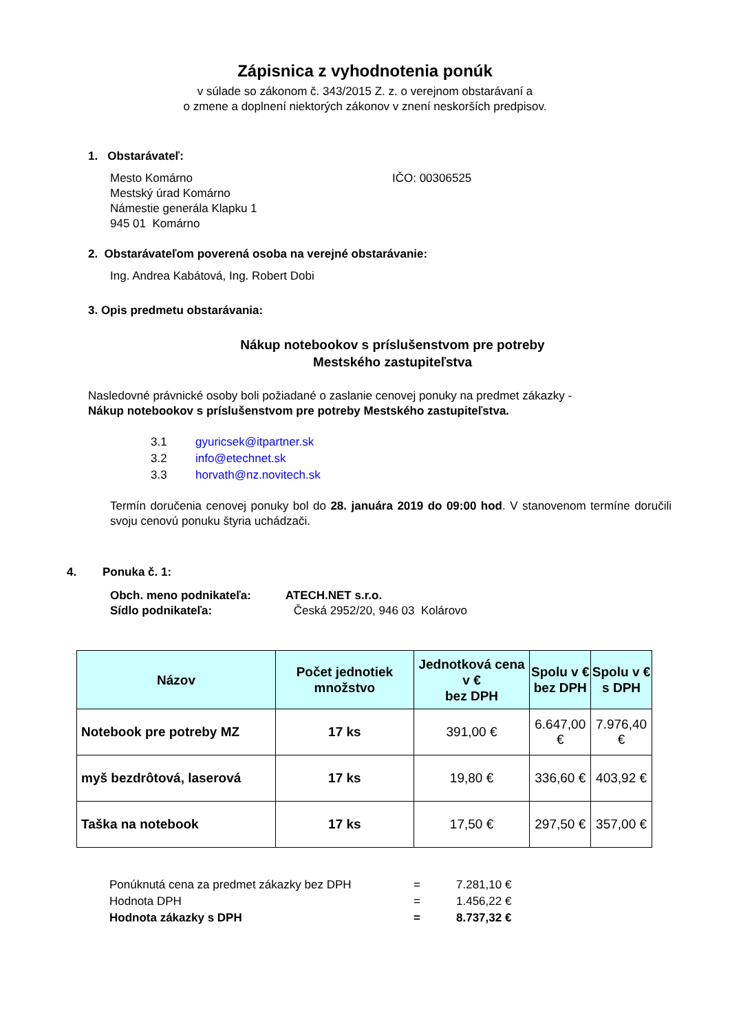Zápisnica z vyhodnotenia ponúk
v súlade so zákonom č. 343/2015 Z. z. o verejnom obstarávaní a
o zmene a doplnení niektorých zákonov v znení neskorších predpisov.
1. Obstarávateľ:
Mesto Komárno
Mestský úrad Komárno
Námestie generála Klapku 1
945 01 Komárno
IČO: 00306525
2. Obstarávateľom poverená osoba na verejné obstarávanie:
Ing. Andrea Kabátová, Ing. Robert Dobi
3. Opis predmetu obstarávania:
Nákup notebookov s príslušenstvom pre potreby
Mestského zastupiteľstva
Nasledovné právnické osoby boli požiadané o zaslanie cenovej ponuky na predmet zákazky -
Nákup notebookov s príslušenstvom pre potreby Mestského zastupiteľstva.
| 3.1 | gyuricsek@itpartner.sk |
| 3.2 | info@etechnet.sk |
| 3.3 | horvath@nz.novitech.sk |
Termín doručenia cenovej ponuky bol do 28. januára 2019 do 09:00 hod. V stanovenom termíne doručili svoju cenovú ponuku štyria uchádzači.
4. Ponuka č. 1:
Obch. meno podnikateľa: ATECH.NET s.r.o.
Sídlo podnikateľa: Česká 2952/20, 946 03 Kolárovo
| Názov | Počet jednotiek množstvo | Jednotková cena v € bez DPH | Spolu v € bez DPH | Spolu v € s DPH |
| --- | --- | --- | --- | --- |
| Notebook pre potreby MZ | 17 ks | 391,00 € | 6.647,00 € | 7.976,40 € |
| myš bezdrôtová, laserová | 17 ks | 19,80 € | 336,60 € | 403,92 € |
| Taška na notebook | 17 ks | 17,50 € | 297,50 € | 357,00 € |
| Ponúknutá cena za predmet zákazky bez DPH | = | 7.281,10 € |
| Hodnota DPH | = | 1.456,22 € |
| Hodnota zákazky s DPH | = | 8.737,32 € |